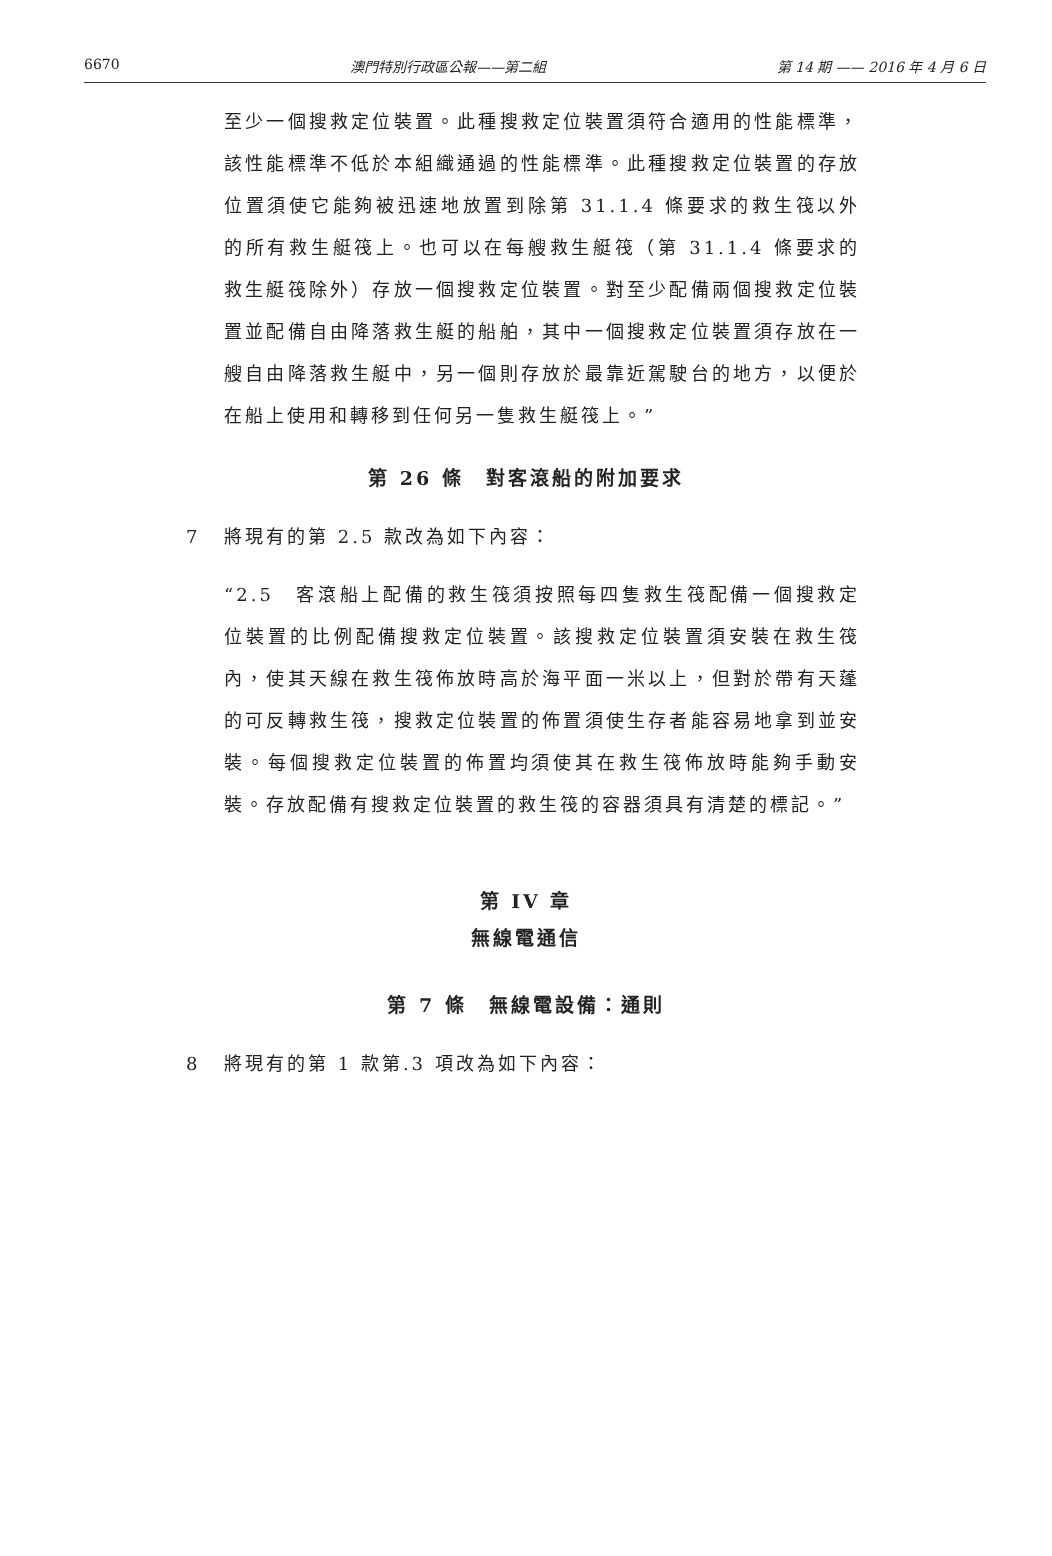6670 澳門特別行政區公報——第二組 第 14 期 —— 2016 年 4 月 6 日
至少一個搜救定位裝置。此種搜救定位裝置須符合適用的性能標準，該性能標準不低於本組織通過的性能標準。此種搜救定位裝置的存放位置須使它能夠被迅速地放置到除第 31.1.4 條要求的救生筏以外的所有救生艇筏上。也可以在每艘救生艇筏（第 31.1.4 條要求的救生艇筏除外）存放一個搜救定位裝置。對至少配備兩個搜救定位裝置並配備自由降落救生艇的船舶，其中一個搜救定位裝置須存放在一艘自由降落救生艇中，另一個則存放於最靠近駕駛台的地方，以便於在船上使用和轉移到任何另一隻救生艇筏上。”
第 26 條　對客滾船的附加要求
7 將現有的第 2.5 款改為如下內容：
“2.5　客滾船上配備的救生筏須按照每四隻救生筏配備一個搜救定位裝置的比例配備搜救定位裝置。該搜救定位裝置須安裝在救生筏內，使其天線在救生筏佈放時高於海平面一米以上，但對於帶有天蓬的可反轉救生筏，搜救定位裝置的佈置須使生存者能容易地拿到並安裝。每個搜救定位裝置的佈置均須使其在救生筏佈放時能夠手動安裝。存放配備有搜救定位裝置的救生筏的容器須具有清楚的標記。”
第 IV 章
無線電通信
第 7 條　無線電設備：通則
8 將現有的第 1 款第.3 項改為如下內容：